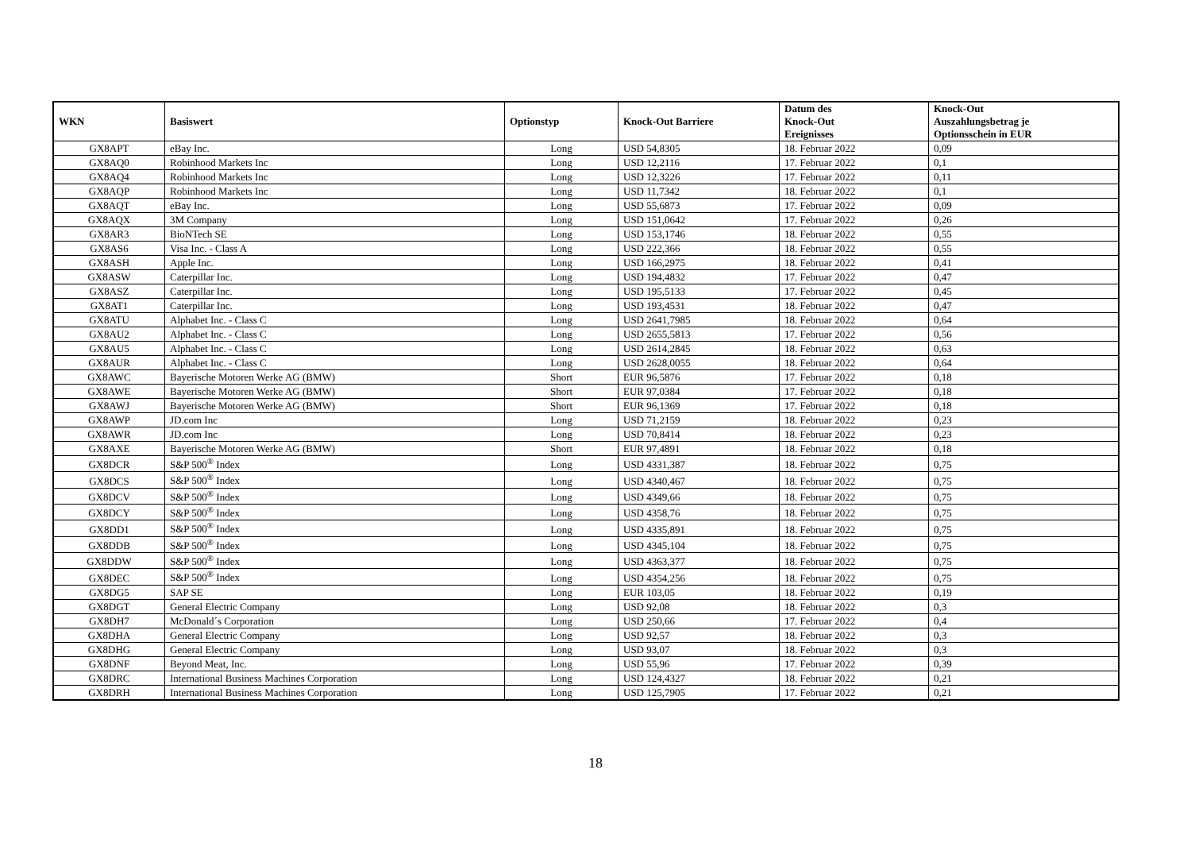| WKN | Basiswert | Optionstyp | Knock-Out Barriere | Datum des Knock-Out Ereignisses | Knock-Out Auszahlungsbetrag je Optionsschein in EUR |
| --- | --- | --- | --- | --- | --- |
| GX8APT | eBay Inc. | Long | USD 54,8305 | 18. Februar 2022 | 0,09 |
| GX8AQ0 | Robinhood Markets Inc | Long | USD 12,2116 | 17. Februar 2022 | 0,1 |
| GX8AQ4 | Robinhood Markets Inc | Long | USD 12,3226 | 17. Februar 2022 | 0,11 |
| GX8AQP | Robinhood Markets Inc | Long | USD 11,7342 | 18. Februar 2022 | 0,1 |
| GX8AQT | eBay Inc. | Long | USD 55,6873 | 17. Februar 2022 | 0,09 |
| GX8AQX | 3M Company | Long | USD 151,0642 | 17. Februar 2022 | 0,26 |
| GX8AR3 | BioNTech SE | Long | USD 153,1746 | 18. Februar 2022 | 0,55 |
| GX8AS6 | Visa Inc. - Class A | Long | USD 222,366 | 18. Februar 2022 | 0,55 |
| GX8ASH | Apple Inc. | Long | USD 166,2975 | 18. Februar 2022 | 0,41 |
| GX8ASW | Caterpillar Inc. | Long | USD 194,4832 | 17. Februar 2022 | 0,47 |
| GX8ASZ | Caterpillar Inc. | Long | USD 195,5133 | 17. Februar 2022 | 0,45 |
| GX8AT1 | Caterpillar Inc. | Long | USD 193,4531 | 18. Februar 2022 | 0,47 |
| GX8ATU | Alphabet Inc. - Class C | Long | USD 2641,7985 | 18. Februar 2022 | 0,64 |
| GX8AU2 | Alphabet Inc. - Class C | Long | USD 2655,5813 | 17. Februar 2022 | 0,56 |
| GX8AU5 | Alphabet Inc. - Class C | Long | USD 2614,2845 | 18. Februar 2022 | 0,63 |
| GX8AUR | Alphabet Inc. - Class C | Long | USD 2628,0055 | 18. Februar 2022 | 0,64 |
| GX8AWC | Bayerische Motoren Werke AG (BMW) | Short | EUR 96,5876 | 17. Februar 2022 | 0,18 |
| GX8AWE | Bayerische Motoren Werke AG (BMW) | Short | EUR 97,0384 | 17. Februar 2022 | 0,18 |
| GX8AWJ | Bayerische Motoren Werke AG (BMW) | Short | EUR 96,1369 | 17. Februar 2022 | 0,18 |
| GX8AWP | JD.com Inc | Long | USD 71,2159 | 18. Februar 2022 | 0,23 |
| GX8AWR | JD.com Inc | Long | USD 70,8414 | 18. Februar 2022 | 0,23 |
| GX8AXE | Bayerische Motoren Werke AG (BMW) | Short | EUR 97,4891 | 18. Februar 2022 | 0,18 |
| GX8DCR | S&P 500<sup>®</sup> Index | Long | USD 4331,387 | 18. Februar 2022 | 0,75 |
| GX8DCS | S&P 500<sup>®</sup> Index | Long | USD 4340,467 | 18. Februar 2022 | 0,75 |
| GX8DCV | S&P 500<sup>®</sup> Index | Long | USD 4349,66 | 18. Februar 2022 | 0,75 |
| GX8DCY | S&P 500<sup>®</sup> Index | Long | USD 4358,76 | 18. Februar 2022 | 0,75 |
| GX8DD1 | S&P 500<sup>®</sup> Index | Long | USD 4335,891 | 18. Februar 2022 | 0,75 |
| GX8DDB | S&P 500<sup>®</sup> Index | Long | USD 4345,104 | 18. Februar 2022 | 0,75 |
| GX8DDW | S&P 500<sup>®</sup> Index | Long | USD 4363,377 | 18. Februar 2022 | 0,75 |
| GX8DEC | S&P 500<sup>®</sup> Index | Long | USD 4354,256 | 18. Februar 2022 | 0,75 |
| GX8DG5 | SAP SE | Long | EUR 103,05 | 18. Februar 2022 | 0,19 |
| GX8DGT | General Electric Company | Long | USD 92,08 | 18. Februar 2022 | 0,3 |
| GX8DH7 | McDonald´s Corporation | Long | USD 250,66 | 17. Februar 2022 | 0,4 |
| GX8DHA | General Electric Company | Long | USD 92,57 | 18. Februar 2022 | 0,3 |
| GX8DHG | General Electric Company | Long | USD 93,07 | 18. Februar 2022 | 0,3 |
| GX8DNF | Beyond Meat, Inc. | Long | USD 55,96 | 17. Februar 2022 | 0,39 |
| GX8DRC | International Business Machines Corporation | Long | USD 124,4327 | 18. Februar 2022 | 0,21 |
| GX8DRH | International Business Machines Corporation | Long | USD 125,7905 | 17. Februar 2022 | 0,21 |
18